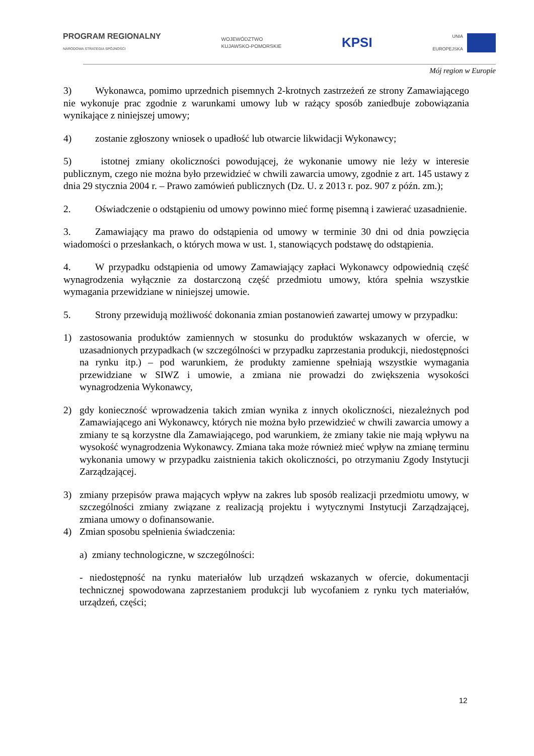PROGRAM REGIONALNY
NARODOWA STRATEGIA SPÓJNOŚCI
WOJEWÓDZTWO
KUJAWSKO-POMORSKIE
KPSI
UNIA
EUROPEJSKA
Mój region w Europie
3) Wykonawca, pomimo uprzednich pisemnych 2-krotnych zastrzeżeń ze strony Zamawiającego nie wykonuje prac zgodnie z warunkami umowy lub w rażący sposób zaniedbuje zobowiązania wynikające z niniejszej umowy;
4) zostanie zgłoszony wniosek o upadłość lub otwarcie likwidacji Wykonawcy;
5) istotnej zmiany okoliczności powodującej, że wykonanie umowy nie leży w interesie publicznym, czego nie można było przewidzieć w chwili zawarcia umowy, zgodnie z art. 145 ustawy z dnia 29 stycznia 2004 r. – Prawo zamówień publicznych (Dz. U. z 2013 r. poz. 907 z późn. zm.);
2. Oświadczenie o odstąpieniu od umowy powinno mieć formę pisemną i zawierać uzasadnienie.
3. Zamawiający ma prawo do odstąpienia od umowy w terminie 30 dni od dnia powzięcia wiadomości o przesłankach, o których mowa w ust. 1, stanowiących podstawę do odstąpienia.
4. W przypadku odstąpienia od umowy Zamawiający zapłaci Wykonawcy odpowiednią część wynagrodzenia wyłącznie za dostarczoną część przedmiotu umowy, która spełnia wszystkie wymagania przewidziane w niniejszej umowie.
5. Strony przewidują możliwość dokonania zmian postanowień zawartej umowy w przypadku:
1) zastosowania produktów zamiennych w stosunku do produktów wskazanych w ofercie, w uzasadnionych przypadkach (w szczególności w przypadku zaprzestania produkcji, niedostępności na rynku itp.) – pod warunkiem, że produkty zamienne spełniają wszystkie wymagania przewidziane w SIWZ i umowie, a zmiana nie prowadzi do zwiększenia wysokości wynagrodzenia Wykonawcy,
2) gdy konieczność wprowadzenia takich zmian wynika z innych okoliczności, niezależnych pod Zamawiającego ani Wykonawcy, których nie można było przewidzieć w chwili zawarcia umowy a zmiany te są korzystne dla Zamawiającego, pod warunkiem, że zmiany takie nie mają wpływu na wysokość wynagrodzenia Wykonawcy. Zmiana taka może również mieć wpływ na zmianę terminu wykonania umowy w przypadku zaistnienia takich okoliczności, po otrzymaniu Zgody Instytucji Zarządzającej.
3) zmiany przepisów prawa mających wpływ na zakres lub sposób realizacji przedmiotu umowy, w szczególności zmiany związane z realizacją projektu i wytycznymi Instytucji Zarządzającej, zmiana umowy o dofinansowanie.
4) Zmian sposobu spełnienia świadczenia:
a) zmiany technologiczne, w szczególności:
- niedostępność na rynku materiałów lub urządzeń wskazanych w ofercie, dokumentacji technicznej spowodowana zaprzestaniem produkcji lub wycofaniem z rynku tych materiałów, urządzeń, części;
12